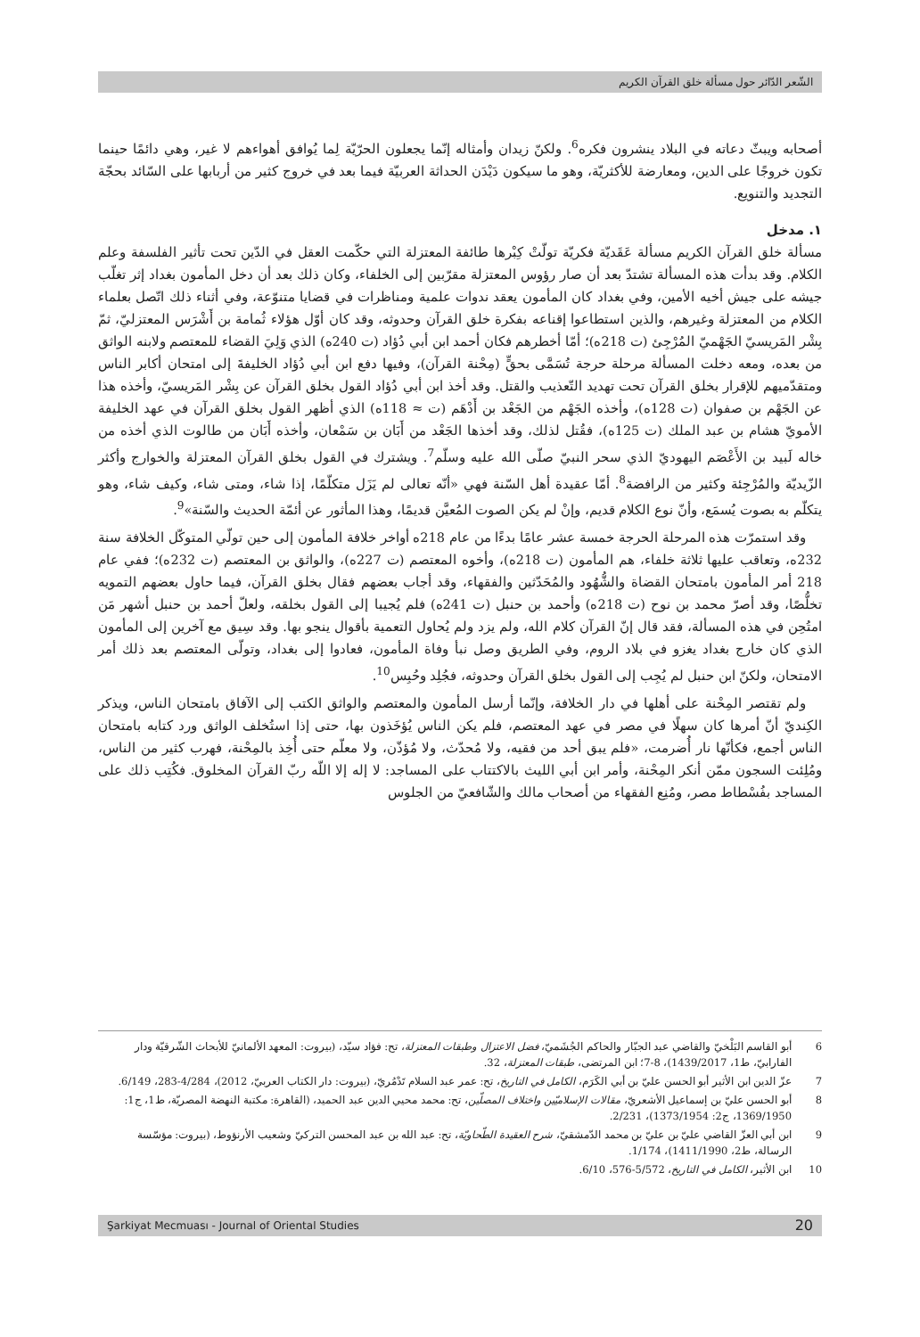الشّعر الدّائر حول مسألة خلق القرآن الكريم
أصحابه ويبثّ دعاته في البلاد ينشرون فكره<sup>6</sup>. ولكنّ زيدان وأمثاله إنّما يجعلون الحرّيّة لِما يُوافق أهواءهم لا غير، وهي دائمًا حينما تكون خروجًا على الدين، ومعارضة للأكثريّة، وهو ما سيكون دَيْدَن الحداثة العربيّة فيما بعد في خروج كثير من أربابها على السّائد بحجّة التجديد والتنويع.
١. مدخل
مسألة خلق القرآن الكريم مسألة عَقَديّة فكريّة تولّتْ كِبْرها طائفة المعتزلة التي حكّمت العقل في الدّين تحت تأثير الفلسفة وعلم الكلام. وقد بدأت هذه المسألة تشتدّ بعد أن صار رؤوس المعتزلة مقرّبين إلى الخلفاء، وكان ذلك بعد أن دخل المأمون بغداد إثر تغلّب جيشه على جيش أخيه الأمين، وفي بغداد كان المأمون يعقد ندوات علمية ومناظرات في قضايا متنوّعة، وفي أثناء ذلك اتّصل بعلماء الكلام من المعتزلة وغيرهم، والذين استطاعوا إقناعه بفكرة خلق القرآن وحدوثه، وقد كان أوّل هؤلاء ثُمامة بن أَشْرَس المعتزليّ، ثمّ بِشْر المَريسيّ الجَهْميّ المُرْجِئ (ت 218ه)؛ أمّا أخطرهم فكان أحمد ابن أبي دُؤاد (ت 240ه) الذي وَلِيَ القضاء للمعتصم ولابنه الواثق من بعده، ومعه دخلت المسألة مرحلة حرجة تُسَمَّى بحقٍّ (مِحْنة القرآن)، وفيها دفع ابن أبي دُؤاد الخليفةَ إلى امتحان أكابر الناس ومتقدّميهم للإقرار بخلق القرآن تحت تهديد التّعذيب والقتل. وقد أخذ ابن أبي دُؤاد القول بخلق القرآن عن بِشْر المَريسيّ، وأخذه هذا عن الجَهْم بن صفوان (ت 128ه)، وأخذه الجَهْم من الجَعْد بن أَدْهَم (ت ≈ 118ه) الذي أظهر القول بخلق القرآن في عهد الخليفة الأمويّ هشام بن عبد الملك (ت 125ه)، فقُتل لذلك، وقد أخذها الجَعْد من أَبَان بن سَمْعان، وأخذه أَبَان من طالوت الذي أخذه من خاله لَبيد بن الأَعْصَم اليهوديّ الذي سحر النبيّ صلّى الله عليه وسلّم<sup>7</sup>. ويشترك في القول بخلق القرآن المعتزلة والخوارج وأكثر الزّيديّة والمُرْجِئة وكثير من الرافضة<sup>8</sup>. أمّا عقيدة أهل السّنة فهي «أنّه تعالى لم يَزَل متكلّمًا، إذا شاء، ومتى شاء، وكيف شاء، وهو يتكلّم به بصوت يُسمَع، وأنّ نوع الكلام قديم، وإنْ لم يكن الصوت المُعيَّن قديمًا، وهذا المأثور عن أئمّة الحديث والسّنة»<sup>9</sup>.
وقد استمرّت هذه المرحلة الحرجة خمسة عشر عامًا بدءًا من عام 218ه أواخر خلافة المأمون إلى حين تولّي المتوكّل الخلافة سنة 232ه، وتعاقب عليها ثلاثة خلفاء، هم المأمون (ت 218ه)، وأخوه المعتصم (ت 227ه)، والواثق بن المعتصم (ت 232ه)؛ ففي عام 218 أمر المأمون بامتحان القضاة والشُّهُود والمُحَدّثين والفقهاء، وقد أجاب بعضهم فقال بخلق القرآن، فيما حاول بعضهم التمويه تخلُّصًا، وقد أصرّ محمد بن نوح (ت 218ه) وأحمد بن حنبل (ت 241ه) فلم يُجيبا إلى القول بخلقه، ولعلّ أحمد بن حنبل أشهر مَن امتُحِن في هذه المسألة، فقد قال إنّ القرآن كلام الله، ولم يزد ولم يُحاول التعمية بأقوال ينجو بها. وقد سِيق مع آخرين إلى المأمون الذي كان خارج بغداد يغزو في بلاد الروم، وفي الطريق وصل نبأ وفاة المأمون، فعادوا إلى بغداد، وتولّى المعتصم بعد ذلك أمر الامتحان، ولكنّ ابن حنبل لم يُجِب إلى القول بخلق القرآن وحدوثه، فجُلِد وحُبِس<sup>10</sup>.
ولم تقتصر المِحْنة على أهلها في دار الخلافة، وإنّما أرسل المأمون والمعتصم والواثق الكتب إلى الآفاق بامتحان الناس، ويذكر الكِنديّ أنّ أمرها كان سهلًا في مصر في عهد المعتصم، فلم يكن الناس يُؤخَذون بها، حتى إذا استُخلف الواثق ورد كتابه بامتحان الناس أجمع، فكأنّها نار أُضرمت، «فلم يبق أحد من فقيه، ولا مُحدّث، ولا مُؤذّن، ولا معلّم حتى أُخِذ بالمِحْنة، فهرب كثير من الناس، ومُلِئت السجون ممّن أنكر المِحْنة، وأمر ابن أبي الليث بالاكتتاب على المساجد: لا إله إلا اللّه ربّ القرآن المخلوق. فكُتِب ذلك على المساجد بفُسْطاط مصر، ومُنِع الفقهاء من أصحاب مالك والشّافعيّ من الجلوس
6 أبو القاسم البَلْخيّ والقاضي عبد الجبّار والحاكم الجُشَميّ، فضل الاعتزال وطبقات المعتزلة، تح: فؤاد سيّد، (بيروت: المعهد الألمانيّ للأبحاث الشّرقيّة ودار الفارابيّ، ط1، 1439/2017)، 8-7؛ ابن المرتضى، طبقات المعتزلة، 32.
7 عزّ الدين ابن الأثير أبو الحسن عليّ بن أبي الكَرَم، الكامل في التاريخ، تح: عمر عبد السلام تَدْمُريّ، (بيروت: دار الكتاب العربيّ، 2012)، 4/284-283، 6/149.
8 أبو الحسن عليّ بن إسماعيل الأشعريّ، مقالات الإسلاميّين واختلاف المصلّين، تح: محمد محيي الدين عبد الحميد، (القاهرة: مكتبة النهضة المصريّة، ط1، ج1: 1369/1950، ج2: 1373/1954)، 2/231.
9 ابن أبي العزّ القاضي عليّ بن عليّ بن محمد الدّمشقيّ، شرح العقيدة الطّحاويّة، تح: عبد الله بن عبد المحسن التركيّ وشعيب الأرنؤوط، (بيروت: مؤسّسة الرسالة، ط2، 1411/1990)، 1/174.
10 ابن الأثير، الكامل في التاريخ، 5/572-576، 6/10.
Şarkiyat Mecmuası - Journal of Oriental Studies 20